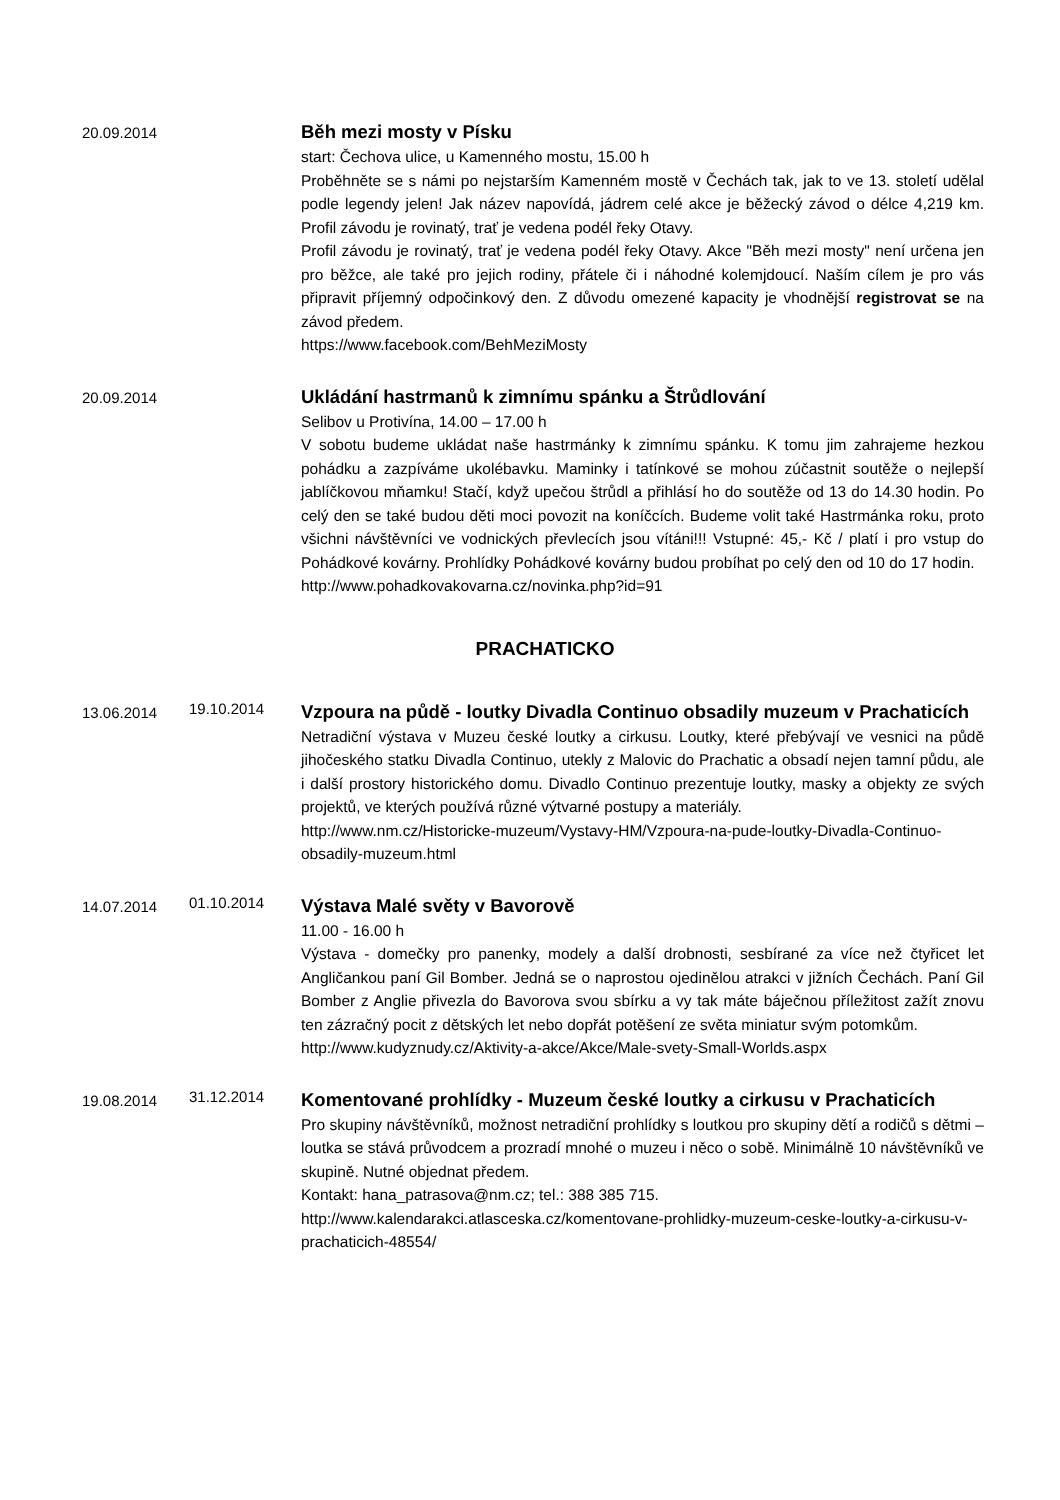20.09.2014
Běh mezi mosty v Písku
start: Čechova ulice, u Kamenného mostu, 15.00 h
Proběhněte se s námi po nejstarším Kamenném mostě v Čechách tak, jak to ve 13. století udělal podle legendy jelen! Jak název napovídá, jádrem celé akce je běžecký závod o délce 4,219 km. Profil závodu je rovinatý, trať je vedena podél řeky Otavy.
Profil závodu je rovinatý, trať je vedena podél řeky Otavy. Akce "Běh mezi mosty" není určena jen pro běžce, ale také pro jejich rodiny, přátele či i náhodné kolemjdoucí. Naším cílem je pro vás připravit příjemný odpočinkový den. Z důvodu omezené kapacity je vhodnější registrovat se na závod předem.
https://www.facebook.com/BehMeziMosty
20.09.2014
Ukládání hastrmanů k zimnímu spánku a Štrůdlování
Selibov u Protivína, 14.00 – 17.00 h
V sobotu budeme ukládat naše hastrmánky k zimnímu spánku. K tomu jim zahrajeme hezkou pohádku a zazpíváme ukolébavku. Maminky i tatínkové se mohou zúčastnit soutěže o nejlepší jablíčkovou mňamku! Stačí, když upečou štrůdl a přihlásí ho do soutěže od 13 do 14.30 hodin. Po celý den se také budou děti moci povozit na koníčcích. Budeme volit také Hastrmánka roku, proto všichni návštěvníci ve vodnických převlecích jsou vítáni!!! Vstupné: 45,- Kč / platí i pro vstup do Pohádkové kovárny. Prohlídky Pohádkové kovárny budou probíhat po celý den od 10 do 17 hodin.
http://www.pohadkovakovarna.cz/novinka.php?id=91
PRACHATICKO
13.06.2014
19.10.2014
Vzpoura na půdě - loutky Divadla Continuo obsadily muzeum v Prachaticích
Netradiční výstava v Muzeu české loutky a cirkusu. Loutky, které přebývají ve vesnici na půdě jihočeského statku Divadla Continuo, utekly z Malovic do Prachatic a obsadí nejen tamní půdu, ale i další prostory historického domu. Divadlo Continuo prezentuje loutky, masky a objekty ze svých projektů, ve kterých používá různé výtvarné postupy a materiály.
http://www.nm.cz/Historicke-muzeum/Vystavy-HM/Vzpoura-na-pude-loutky-Divadla-Continuo-obsadily-muzeum.html
14.07.2014
01.10.2014
Výstava Malé světy v Bavorově
11.00 - 16.00 h
Výstava - domečky pro panenky, modely a další drobnosti, sesbírané za více než čtyřicet let Angličankou paní Gil Bomber. Jedná se o naprostou ojedinělou atrakci v jižních Čechách. Paní Gil Bomber z Anglie přivezla do Bavorova svou sbírku a vy tak máte báječnou příležitost zažít znovu ten zázračný pocit z dětských let nebo dopřát potěšení ze světa miniatur svým potomkům.
http://www.kudyznudy.cz/Aktivity-a-akce/Akce/Male-svety-Small-Worlds.aspx
19.08.2014
31.12.2014
Komentované prohlídky - Muzeum české loutky a cirkusu v Prachaticích
Pro skupiny návštěvníků, možnost netradiční prohlídky s loutkou pro skupiny dětí a rodičů s dětmi – loutka se stává průvodcem a prozradí mnohé o muzeu i něco o sobě. Minimálně 10 návštěvníků ve skupině. Nutné objednat předem.
Kontakt: hana_patrasova@nm.cz; tel.: 388 385 715.
http://www.kalendarakci.atlasceska.cz/komentovane-prohlidky-muzeum-ceske-loutky-a-cirkusu-v-prachaticich-48554/